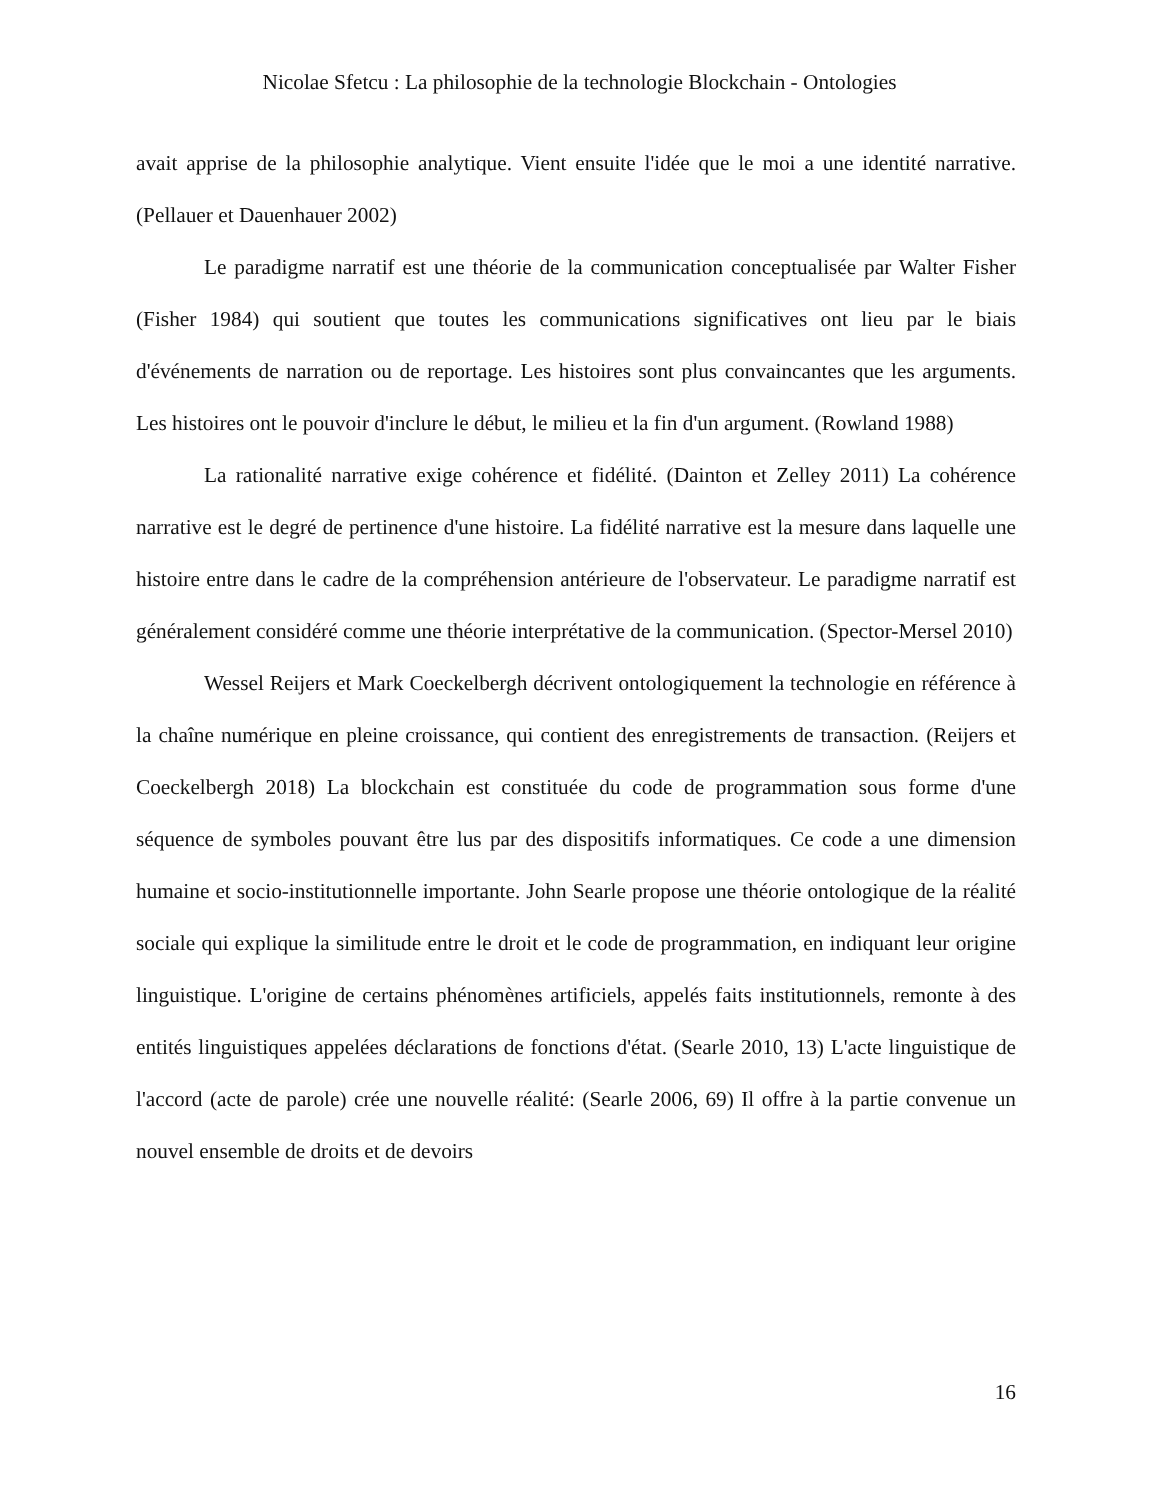Nicolae Sfetcu : La philosophie de la technologie Blockchain - Ontologies
avait apprise de la philosophie analytique. Vient ensuite l'idée que le moi a une identité narrative. (Pellauer et Dauenhauer 2002)
Le paradigme narratif est une théorie de la communication conceptualisée par Walter Fisher (Fisher 1984) qui soutient que toutes les communications significatives ont lieu par le biais d'événements de narration ou de reportage. Les histoires sont plus convaincantes que les arguments. Les histoires ont le pouvoir d'inclure le début, le milieu et la fin d'un argument. (Rowland 1988)
La rationalité narrative exige cohérence et fidélité. (Dainton et Zelley 2011) La cohérence narrative est le degré de pertinence d'une histoire. La fidélité narrative est la mesure dans laquelle une histoire entre dans le cadre de la compréhension antérieure de l'observateur. Le paradigme narratif est généralement considéré comme une théorie interprétative de la communication. (Spector-Mersel 2010)
Wessel Reijers et Mark Coeckelbergh décrivent ontologiquement la technologie en référence à la chaîne numérique en pleine croissance, qui contient des enregistrements de transaction. (Reijers et Coeckelbergh 2018) La blockchain est constituée du code de programmation sous forme d'une séquence de symboles pouvant être lus par des dispositifs informatiques. Ce code a une dimension humaine et socio-institutionnelle importante. John Searle propose une théorie ontologique de la réalité sociale qui explique la similitude entre le droit et le code de programmation, en indiquant leur origine linguistique. L'origine de certains phénomènes artificiels, appelés faits institutionnels, remonte à des entités linguistiques appelées déclarations de fonctions d'état. (Searle 2010, 13) L'acte linguistique de l'accord (acte de parole) crée une nouvelle réalité: (Searle 2006, 69) Il offre à la partie convenue un nouvel ensemble de droits et de devoirs
16